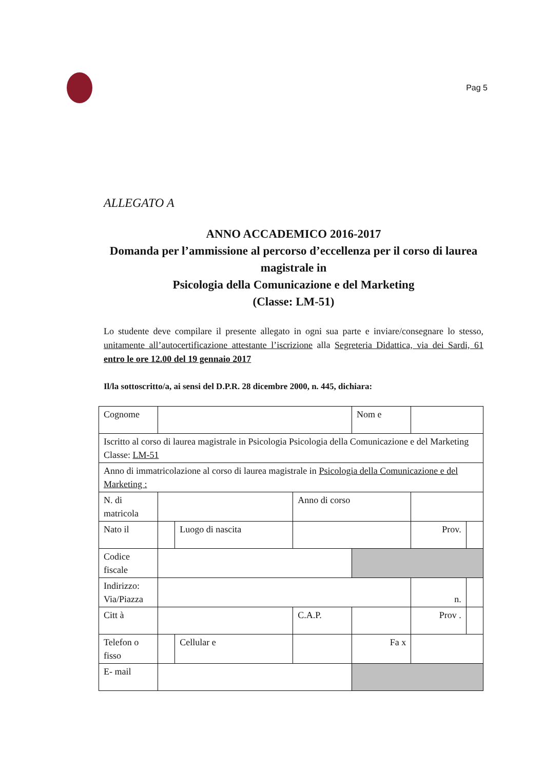Pag 5
ALLEGATO A
ANNO ACCADEMICO 2016-2017
Domanda per l’ammissione al percorso d’eccellenza per il corso di laurea magistrale in
Psicologia della Comunicazione e del Marketing
(Classe: LM-51)
Lo studente deve compilare il presente allegato in ogni sua parte e inviare/consegnare lo stesso, unitamente all’autocertificazione attestante l’iscrizione alla Segreteria Didattica, via dei Sardi, 61 entro le ore 12.00 del 19 gennaio 2017
Il/la sottoscritto/a, ai sensi del D.P.R. 28 dicembre 2000, n. 445, dichiara:
| Cognome | | | | Nom e | | |
| Iscritto al corso di laurea magistrale in Psicologia Psicologia della Comunicazione e del Marketing Classe: LM-51 | | | | | | |
| Anno di immatricolazione al corso di laurea magistrale in Psicologia della Comunicazione e del Marketing : | | | | | | |
| N. di matricola | | | Anno di corso | | | |
| Nato il | | Luogo di nascita | | | Prov. | |
| Codice fiscale | | | | | | |
| Indirizzo: Via/Piazza | | | | | n. | |
| Citt à | | | C.A.P. | | Prov . | |
| Telefon o fisso | | Cellular e | | Fa x | | |
| E- mail | | | | | | |